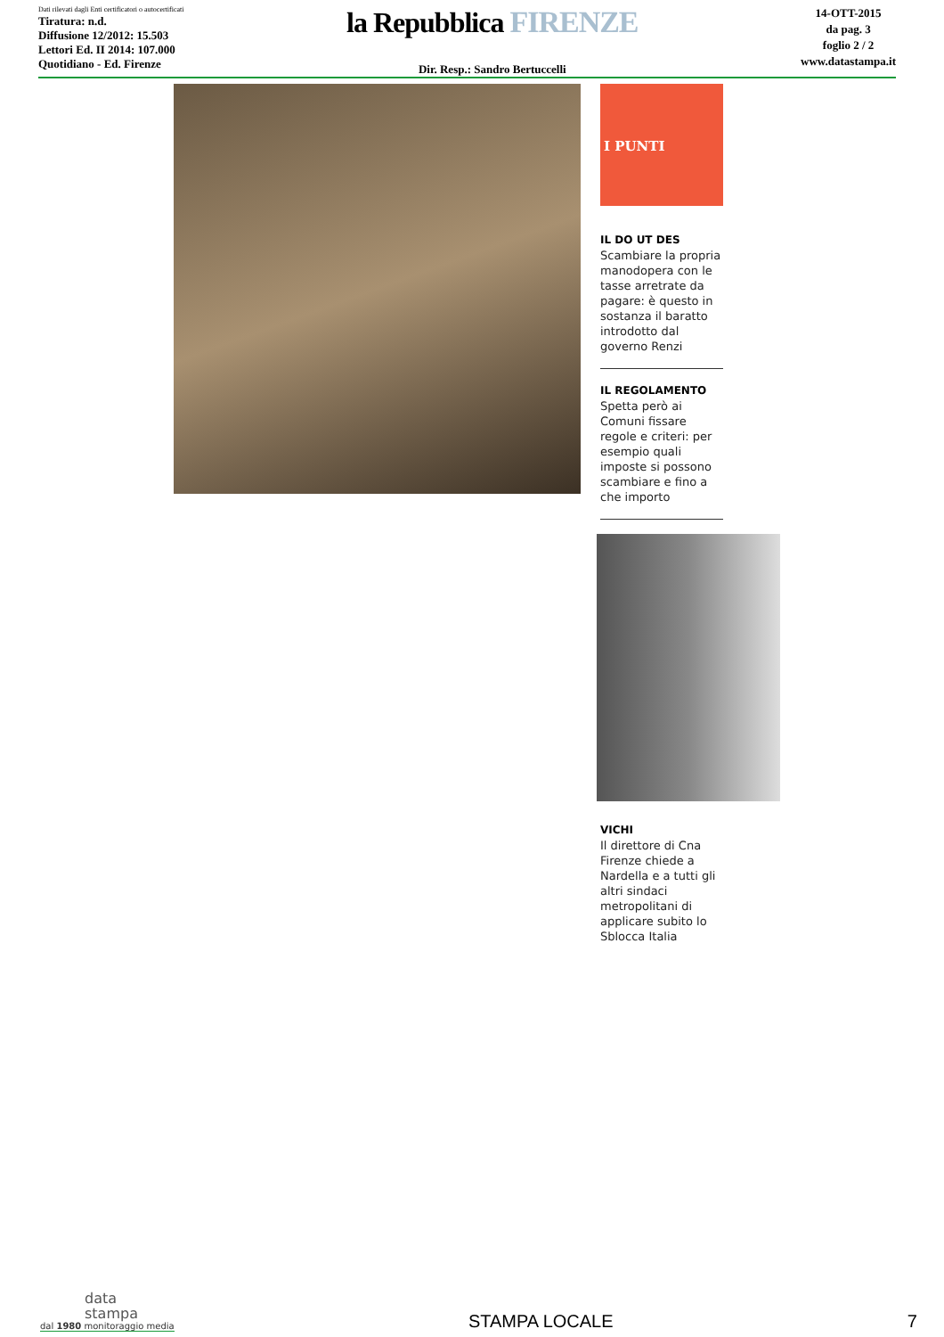Dati rilevati dagli Enti certificatori o autocertificati
Tiratura: n.d.
Diffusione 12/2012: 15.503
Lettori Ed. II 2014: 107.000
Quotidiano - Ed. Firenze
la Repubblica FIRENZE
Dir. Resp.: Sandro Bertuccelli
14-OTT-2015
da pag. 3
foglio 2 / 2
www.datastampa.it
I PUNTI
IL DO UT DES
Scambiare la propria manodopera con le tasse arretrate da pagare: è questo in sostanza il baratto introdotto dal governo Renzi
IL REGOLAMENTO
Spetta però ai Comuni fissare regole e criteri: per esempio quali imposte si possono scambiare e fino a che importo
VICHI
Il direttore di Cna Firenze chiede a Nardella e a tutti gli altri sindaci metropolitani di applicare subito lo Sblocca Italia
data
stampa
dal 1980 monitoraggio media
STAMPA LOCALE
7